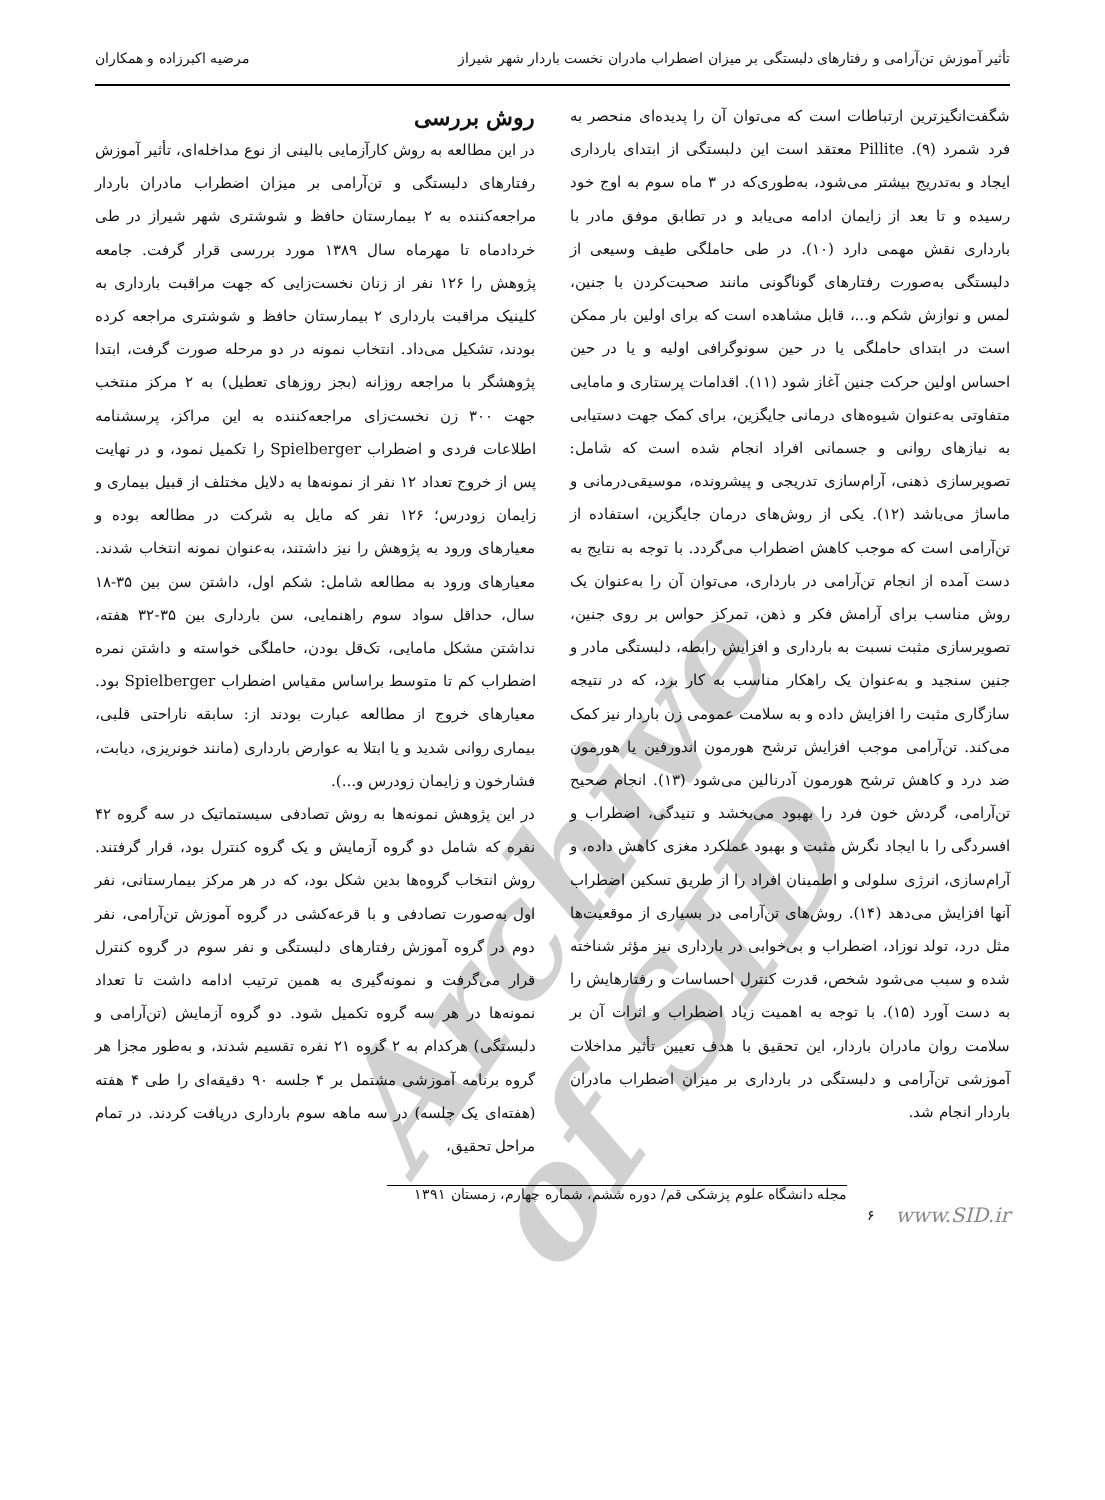تأثیر آموزش تن‌آرامی و رفتارهای دلبستگی بر میزان اضطراب مادران نخست باردار شهر شیراز مرضیه اکبرزاده و همکاران
شگفت‌انگیزترین ارتباطات است که می‌توان آن را پدیده‌ای منحصر به فرد شمرد (۹). Pillite معتقد است این دلبستگی از ابتدای بارداری ایجاد و به‌تدریج بیشتر می‌شود، به‌طوری‌که در ۳ ماه سوم به اوج خود رسیده و تا بعد از زایمان ادامه می‌یابد و در تطابق موفق مادر با بارداری نقش مهمی دارد (۱۰). در طی حاملگی طیف وسیعی از دلبستگی به‌صورت رفتارهای گوناگونی مانند صحبت‌کردن با جنین، لمس و نوازش شکم و...، قابل مشاهده است که برای اولین بار ممکن است در ابتدای حاملگی یا در حین سونوگرافی اولیه و یا در حین احساس اولین حرکت جنین آغاز شود (۱۱). اقدامات پرستاری و مامایی متفاوتی به‌عنوان شیوه‌های درمانی جایگزین، برای کمک جهت دستیابی به نیازهای روانی و جسمانی افراد انجام شده است که شامل: تصویرسازی ذهنی، آرام‌سازی تدریجی و پیشرونده، موسیقی‌درمانی و ماساژ می‌باشد (۱۲). یکی از روش‌های درمان جایگزین، استفاده از تن‌آرامی است که موجب کاهش اضطراب می‌گردد. با توجه به نتایج به دست آمده از انجام تن‌آرامی در بارداری، می‌توان آن را به‌عنوان یک روش مناسب برای آرامش فکر و ذهن، تمرکز حواس بر روی جنین، تصویرسازی مثبت نسبت به بارداری و افزایش رابطه، دلبستگی مادر و جنین سنجید و به‌عنوان یک راهکار مناسب به کار برد، که در نتیجه سازگاری مثبت را افزایش داده و به سلامت عمومی زن باردار نیز کمک می‌کند. تن‌آرامی موجب افزایش ترشح هورمون اندورفین یا هورمون ضد درد و کاهش ترشح هورمون آدرنالین می‌شود (۱۳). انجام صحیح تن‌آرامی، گردش خون فرد را بهبود می‌بخشد و تنیدگی، اضطراب و افسردگی را با ایجاد نگرش مثبت و بهبود عملکرد مغزی کاهش داده، و آرام‌سازی، انرژی سلولی و اطمینان افراد را از طریق تسکین اضطراب آنها افزایش می‌دهد (۱۴). روش‌های تن‌آرامی در بسیاری از موقعیت‌ها مثل درد، تولد نوزاد، اضطراب و بی‌خوابی در بارداری نیز مؤثر شناخته شده و سبب می‌شود شخص، قدرت کنترل احساسات و رفتارهایش را به دست آورد (۱۵). با توجه به اهمیت زیاد اضطراب و اثرات آن بر سلامت روان مادران باردار، این تحقیق با هدف تعیین تأثیر مداخلات آموزشی تن‌آرامی و دلبستگی در بارداری بر میزان اضطراب مادران باردار انجام شد.
روش بررسی
در این مطالعه به روش کارآزمایی بالینی از نوع مداخله‌ای، تأثیر آموزش رفتارهای دلبستگی و تن‌آرامی بر میزان اضطراب مادران باردار مراجعه‌کننده به ۲ بیمارستان حافظ و شوشتری شهر شیراز در طی خردادماه تا مهرماه سال ۱۳۸۹ مورد بررسی قرار گرفت. جامعه پژوهش را ۱۲۶ نفر از زنان نخست‌زایی که جهت مراقبت بارداری به کلینیک مراقبت بارداری ۲ بیمارستان حافظ و شوشتری مراجعه کرده بودند، تشکیل می‌داد. انتخاب نمونه در دو مرحله صورت گرفت، ابتدا پژوهشگر با مراجعه روزانه (بجز روزهای تعطیل) به ۲ مرکز منتخب جهت ۳۰۰ زن نخست‌زای مراجعه‌کننده به این مراکز، پرسشنامه اطلاعات فردی و اضطراب Spielberger را تکمیل نمود، و در نهایت پس از خروج تعداد ۱۲ نفر از نمونه‌ها به دلایل مختلف از قبیل بیماری و زایمان زودرس؛ ۱۲۶ نفر که مایل به شرکت در مطالعه بوده و معیارهای ورود به پژوهش را نیز داشتند، به‌عنوان نمونه انتخاب شدند. معیارهای ورود به مطالعه شامل: شکم اول، داشتن سن بین ۳۵-۱۸ سال، حداقل سواد سوم راهنمایی، سن بارداری بین ۳۵-۳۲ هفته، نداشتن مشکل مامایی، تک‌قل بودن، حاملگی خواسته و داشتن نمره اضطراب کم تا متوسط براساس مقیاس اضطراب Spielberger بود. معیارهای خروج از مطالعه عبارت بودند از: سابقه ناراحتی قلبی، بیماری روانی شدید و یا ابتلا به عوارض بارداری (مانند خونریزی، دیابت، فشارخون و زایمان زودرس و...).
در این پژوهش نمونه‌ها به روش تصادفی سیستماتیک در سه گروه ۴۲ نفره که شامل دو گروه آزمایش و یک گروه کنترل بود، قرار گرفتند. روش انتخاب گروه‌ها بدین شکل بود، که در هر مرکز بیمارستانی، نفر اول به‌صورت تصادفی و با قرعه‌کشی در گروه آموزش تن‌آرامی، نفر دوم در گروه آموزش رفتارهای دلبستگی و نفر سوم در گروه کنترل قرار می‌گرفت و نمونه‌گیری به همین ترتیب ادامه داشت تا تعداد نمونه‌ها در هر سه گروه تکمیل شود. دو گروه آزمایش (تن‌آرامی و دلبستگی) هرکدام به ۲ گروه ۲۱ نفره تقسیم شدند، و به‌طور مجزا هر گروه برنامه آموزشی مشتمل بر ۴ جلسه ۹۰ دقیقه‌ای را طی ۴ هفته (هفته‌ای یک جلسه) در سه ماهه سوم بارداری دریافت کردند. در تمام مراحل تحقیق،
www.SID.ir ۶
مجله دانشگاه علوم پزشکی قم/ دوره ششم، شماره چهارم، زمستان ۱۳۹۱
Archive of SID